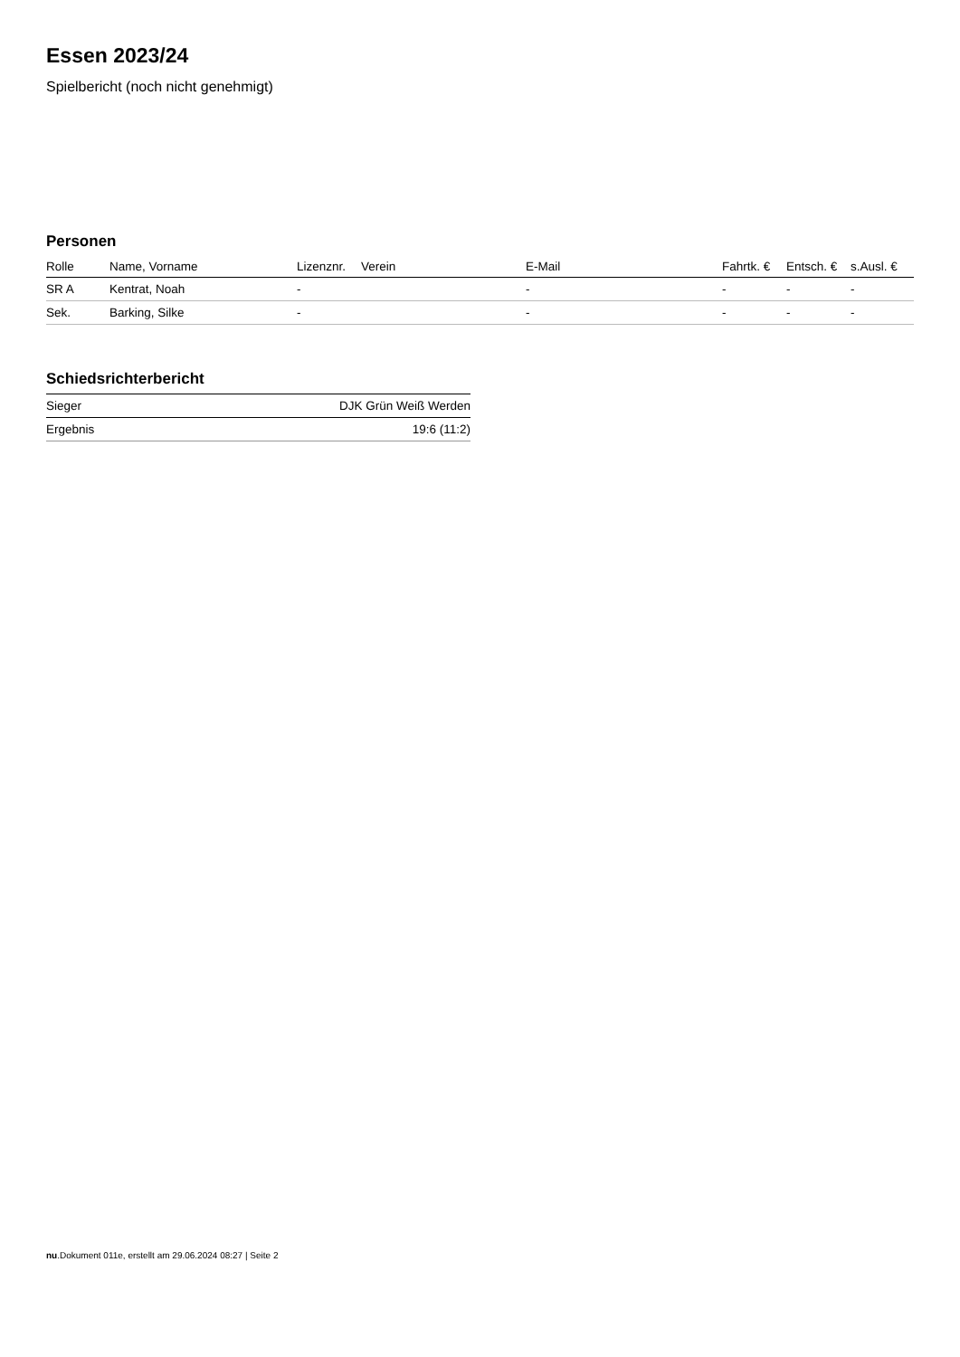Essen 2023/24
Spielbericht (noch nicht genehmigt)
Personen
| Rolle | Name, Vorname | Lizenznr. | Verein | E-Mail | Fahrtk. € | Entsch. € | s.Ausl. € |
| --- | --- | --- | --- | --- | --- | --- | --- |
| SR A | Kentrat, Noah | - | | - | - | - | - |
| Sek. | Barking, Silke | - | | - | - | - | - |
Schiedsrichterbericht
| Sieger | DJK Grün Weiß Werden |
| Ergebnis | 19:6 (11:2) |
nu.Dokument 011e, erstellt am 29.06.2024 08:27 | Seite 2